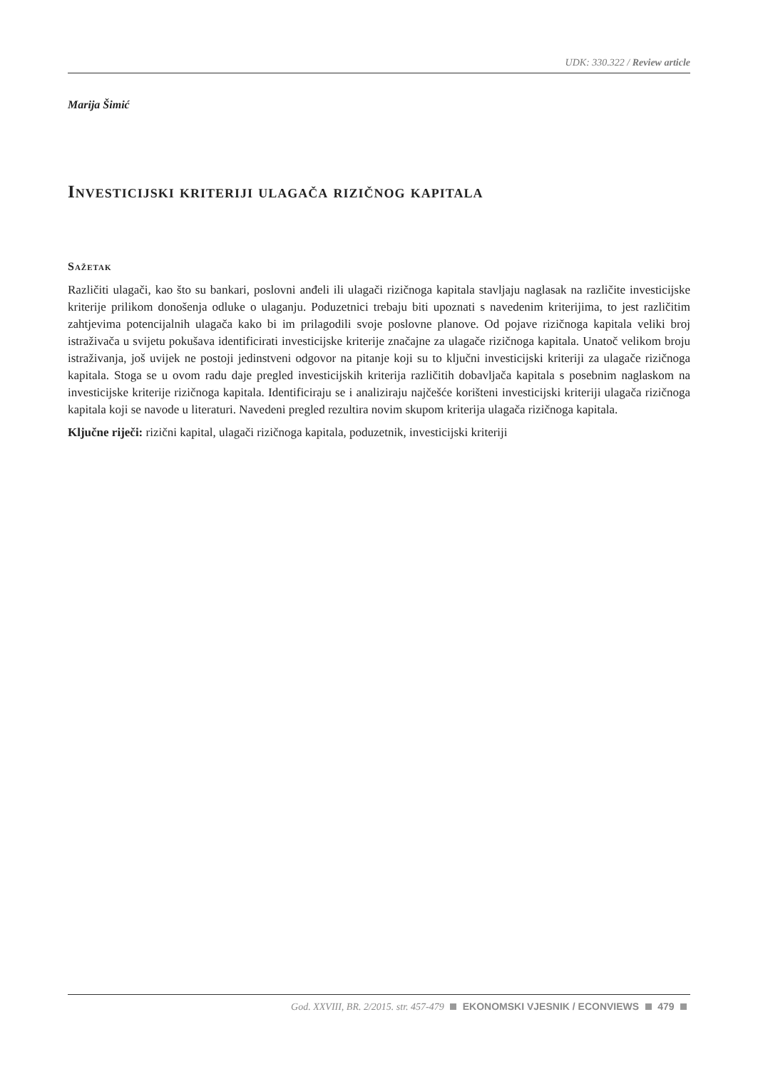UDK: 330.322 / Review article
Marija Šimić
Investicijski kriteriji ulagača rizičnog kapitala
Sažetak
Različiti ulagači, kao što su bankari, poslovni anđeli ili ulagači rizičnoga kapitala stavljaju naglasak na različite investicijske kriterije prilikom donošenja odluke o ulaganju. Poduzetnici trebaju biti upoznati s navedenim kriterijima, to jest različitim zahtjevima potencijalnih ulagača kako bi im prilagodili svoje poslovne planove. Od pojave rizičnoga kapitala veliki broj istraživača u svijetu pokušava identificirati investicijske kriterije značajne za ulagače rizičnoga kapitala. Unatoč velikom broju istraživanja, još uvijek ne postoji jedinstveni odgovor na pitanje koji su to ključni investicijski kriteriji za ulagače rizičnoga kapitala. Stoga se u ovom radu daje pregled investicijskih kriterija različitih dobavljača kapitala s posebnim naglaskom na investicijske kriterije rizičnoga kapitala. Identificiraju se i analiziraju najčešće korišteni investicijski kriteriji ulagača rizičnoga kapitala koji se navode u literaturi. Navedeni pregled rezultira novim skupom kriterija ulagača rizičnoga kapitala.
Ključne riječi: rizični kapital, ulagači rizičnoga kapitala, poduzetnik, investicijski kriteriji
God. XXVIII, BR. 2/2015. str. 457-479 EKONOMSKI VJESNIK / ECONVIEWS 479